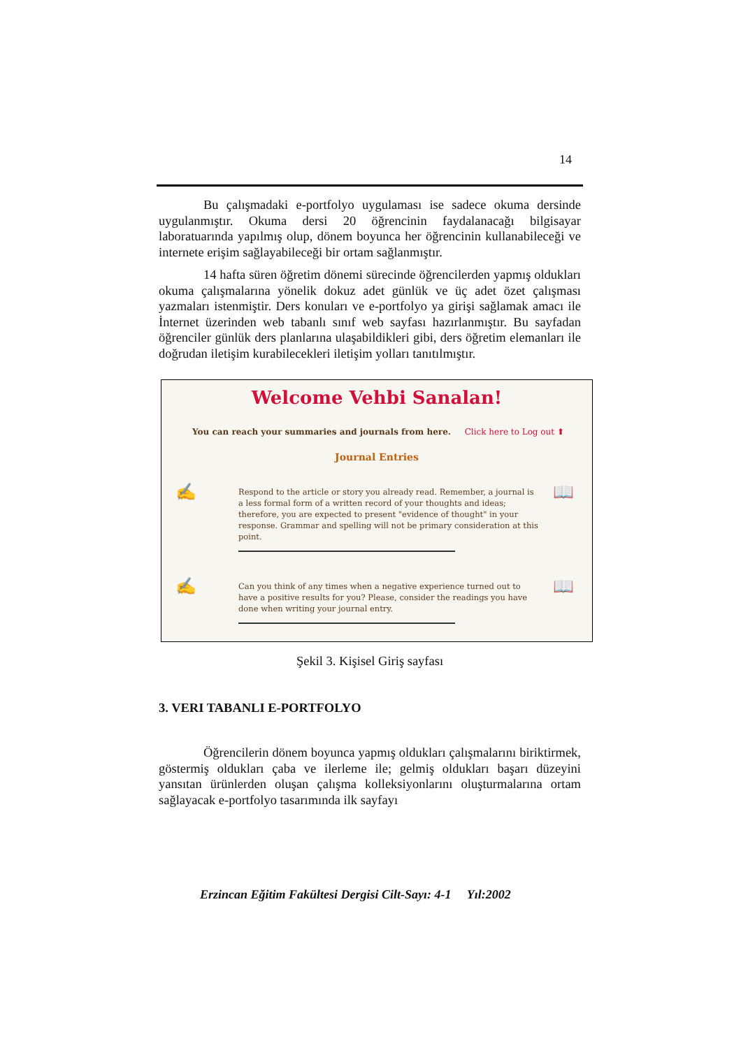14
Bu çalışmadaki e-portfolyo uygulaması ise sadece okuma dersinde uygulanmıştır. Okuma dersi 20 öğrencinin faydalanacağı bilgisayar laboratuarında yapılmış olup, dönem boyunca her öğrencinin kullanabileceği ve internete erişim sağlayabileceği bir ortam sağlanmıştır.
14 hafta süren öğretim dönemi sürecinde öğrencilerden yapmış oldukları okuma çalışmalarına yönelik dokuz adet günlük ve üç adet özet çalışması yazmaları istenmiştir. Ders konuları ve e-portfolyo ya girişi sağlamak amacı ile İnternet üzerinden web tabanlı sınıf web sayfası hazırlanmıştır. Bu sayfadan öğrenciler günlük ders planlarına ulaşabildikleri gibi, ders öğretim elemanları ile doğrudan iletişim kurabilecekleri iletişim yolları tanıtılmıştır.
Welcome Vehbi Sanalan!
You can reach your summaries and journals from here. Click here to Log out ⬆
Journal Entries
✍
Respond to the article or story you already read. Remember, a journal is a less formal form of a written record of your thoughts and ideas; therefore, you are expected to present "evidence of thought" in your response. Grammar and spelling will not be primary consideration at this point.
📖
✍
Can you think of any times when a negative experience turned out to have a positive results for you? Please, consider the readings you have done when writing your journal entry.
📖
Şekil 3. Kişisel Giriş sayfası
3. VERI TABANLI E-PORTFOLYO
Öğrencilerin dönem boyunca yapmış oldukları çalışmalarını biriktirmek, göstermiş oldukları çaba ve ilerleme ile; gelmiş oldukları başarı düzeyini yansıtan ürünlerden oluşan çalışma kolleksiyonlarını oluşturmalarına ortam sağlayacak e-portfolyo tasarımında ilk sayfayı
Erzincan Eğitim Fakültesi Dergisi Cilt-Sayı: 4-1 Yıl:2002